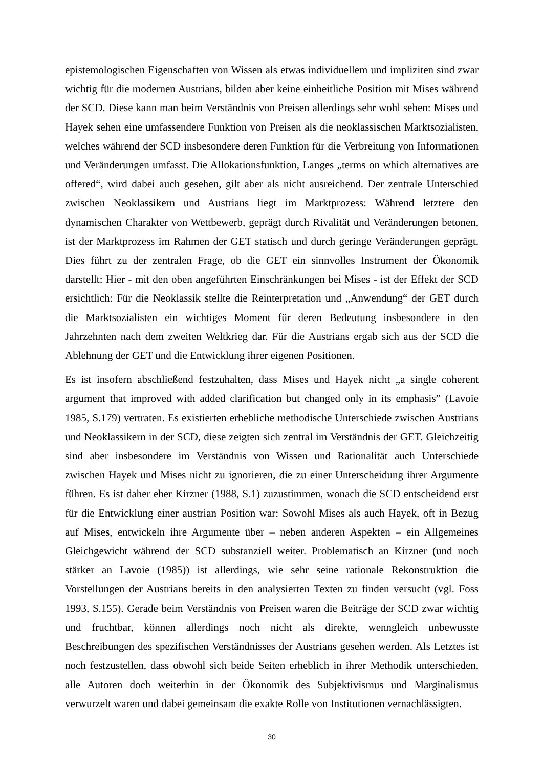epistemologischen Eigenschaften von Wissen als etwas individuellem und impliziten sind zwar wichtig für die modernen Austrians, bilden aber keine einheitliche Position mit Mises während der SCD. Diese kann man beim Verständnis von Preisen allerdings sehr wohl sehen: Mises und Hayek sehen eine umfassendere Funktion von Preisen als die neoklassischen Marktsozialisten, welches während der SCD insbesondere deren Funktion für die Verbreitung von Informationen und Veränderungen umfasst. Die Allokationsfunktion, Langes „terms on which alternatives are offered“, wird dabei auch gesehen, gilt aber als nicht ausreichend. Der zentrale Unterschied zwischen Neoklassikern und Austrians liegt im Marktprozess: Während letztere den dynamischen Charakter von Wettbewerb, geprägt durch Rivalität und Veränderungen betonen, ist der Marktprozess im Rahmen der GET statisch und durch geringe Veränderungen geprägt. Dies führt zu der zentralen Frage, ob die GET ein sinnvolles Instrument der Ökonomik darstellt: Hier - mit den oben angeführten Einschränkungen bei Mises - ist der Effekt der SCD ersichtlich: Für die Neoklassik stellte die Reinterpretation und „Anwendung“ der GET durch die Marktsozialisten ein wichtiges Moment für deren Bedeutung insbesondere in den Jahrzehnten nach dem zweiten Weltkrieg dar. Für die Austrians ergab sich aus der SCD die Ablehnung der GET und die Entwicklung ihrer eigenen Positionen.
Es ist insofern abschließend festzuhalten, dass Mises und Hayek nicht „a single coherent argument that improved with added clarification but changed only in its emphasis” (Lavoie 1985, S.179) vertraten. Es existierten erhebliche methodische Unterschiede zwischen Austrians und Neoklassikern in der SCD, diese zeigten sich zentral im Verständnis der GET. Gleichzeitig sind aber insbesondere im Verständnis von Wissen und Rationalität auch Unterschiede zwischen Hayek und Mises nicht zu ignorieren, die zu einer Unterscheidung ihrer Argumente führen. Es ist daher eher Kirzner (1988, S.1) zuzustimmen, wonach die SCD entscheidend erst für die Entwicklung einer austrian Position war: Sowohl Mises als auch Hayek, oft in Bezug auf Mises, entwickeln ihre Argumente über – neben anderen Aspekten – ein Allgemeines Gleichgewicht während der SCD substanziell weiter. Problematisch an Kirzner (und noch stärker an Lavoie (1985)) ist allerdings, wie sehr seine rationale Rekonstruktion die Vorstellungen der Austrians bereits in den analysierten Texten zu finden versucht (vgl. Foss 1993, S.155). Gerade beim Verständnis von Preisen waren die Beiträge der SCD zwar wichtig und fruchtbar, können allerdings noch nicht als direkte, wenngleich unbewusste Beschreibungen des spezifischen Verständnisses der Austrians gesehen werden. Als Letztes ist noch festzustellen, dass obwohl sich beide Seiten erheblich in ihrer Methodik unterschieden, alle Autoren doch weiterhin in der Ökonomik des Subjektivismus und Marginalismus verwurzelt waren und dabei gemeinsam die exakte Rolle von Institutionen vernachlässigten.
30